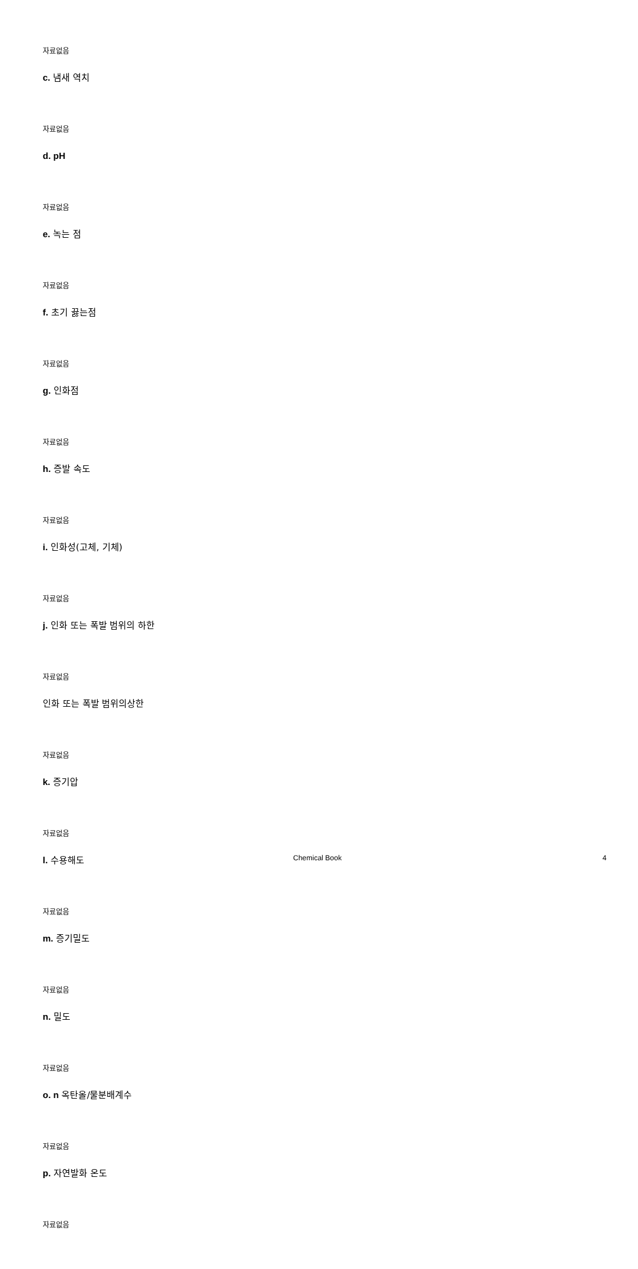자료없음
c. 냄새 역치
자료없음
d. pH
자료없음
e. 녹는 점
자료없음
f. 초기 끓는점
자료없음
g. 인화점
자료없음
h. 증발 속도
자료없음
i. 인화성(고체, 기체)
자료없음
j. 인화 또는 폭발 범위의 하한
자료없음
인화 또는 폭발 범위의상한
자료없음
k. 증기압
자료없음
l. 수용해도
자료없음
m. 증기밀도
자료없음
n. 밀도
자료없음
o. n 옥탄올/물분배계수
자료없음
p. 자연발화 온도
자료없음
Chemical Book 4